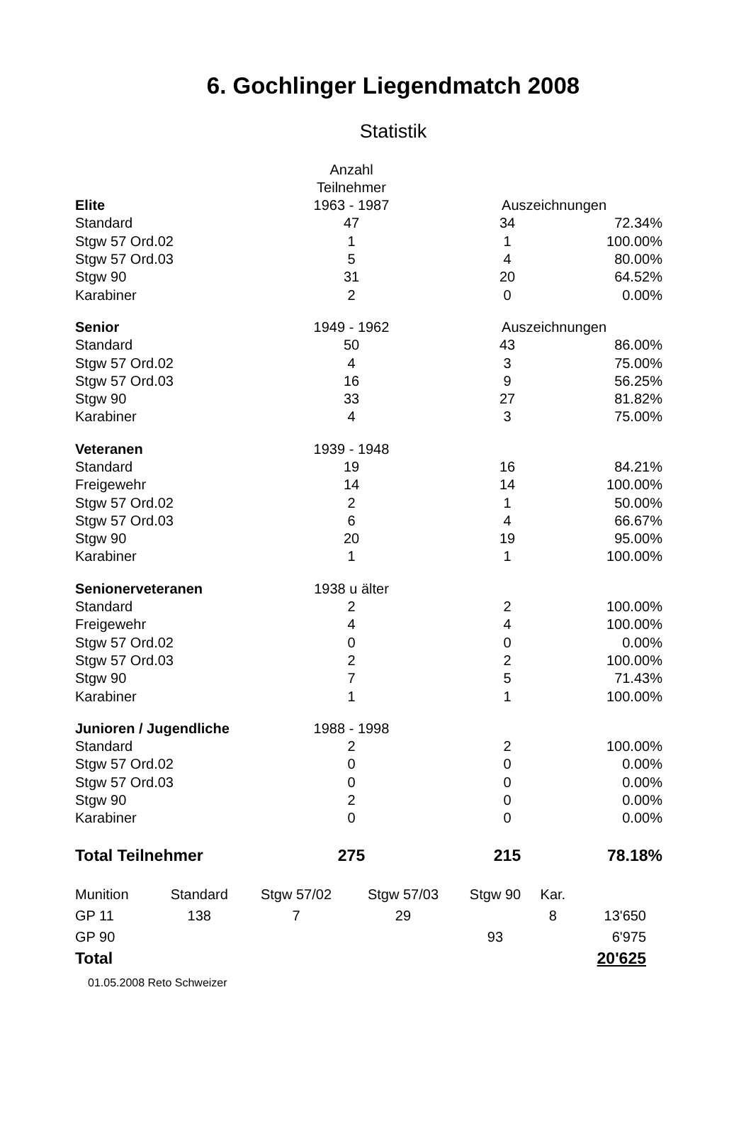6. Gochlinger Liegendmatch 2008
Statistik
| | Anzahl Teilnehmer | | |
| Elite | 1963 - 1987 | Auszeichnungen | |
| Standard | 47 | 34 | 72.34% |
| Stgw 57 Ord.02 | 1 | 1 | 100.00% |
| Stgw 57 Ord.03 | 5 | 4 | 80.00% |
| Stgw 90 | 31 | 20 | 64.52% |
| Karabiner | 2 | 0 | 0.00% |
| Senior | 1949 - 1962 | Auszeichnungen | |
| Standard | 50 | 43 | 86.00% |
| Stgw 57 Ord.02 | 4 | 3 | 75.00% |
| Stgw 57 Ord.03 | 16 | 9 | 56.25% |
| Stgw 90 | 33 | 27 | 81.82% |
| Karabiner | 4 | 3 | 75.00% |
| Veteranen | 1939 - 1948 | | |
| Standard | 19 | 16 | 84.21% |
| Freigewehr | 14 | 14 | 100.00% |
| Stgw 57 Ord.02 | 2 | 1 | 50.00% |
| Stgw 57 Ord.03 | 6 | 4 | 66.67% |
| Stgw 90 | 20 | 19 | 95.00% |
| Karabiner | 1 | 1 | 100.00% |
| Senionerveteranen | 1938 u älter | | |
| Standard | 2 | 2 | 100.00% |
| Freigewehr | 4 | 4 | 100.00% |
| Stgw 57 Ord.02 | 0 | 0 | 0.00% |
| Stgw 57 Ord.03 | 2 | 2 | 100.00% |
| Stgw 90 | 7 | 5 | 71.43% |
| Karabiner | 1 | 1 | 100.00% |
| Junioren / Jugendliche | 1988 - 1998 | | |
| Standard | 2 | 2 | 100.00% |
| Stgw 57 Ord.02 | 0 | 0 | 0.00% |
| Stgw 57 Ord.03 | 0 | 0 | 0.00% |
| Stgw 90 | 2 | 0 | 0.00% |
| Karabiner | 0 | 0 | 0.00% |
| Total Teilnehmer | 275 | 215 | 78.18% |
| Munition | Standard | Stgw 57/02 | Stgw 57/03 | Stgw 90 | Kar. | |
| GP 11 | 138 | 7 | 29 | | 8 | 13'650 |
| GP 90 | | | | 93 | | 6'975 |
| Total | | | | | | 20'625 |
01.05.2008 Reto Schweizer